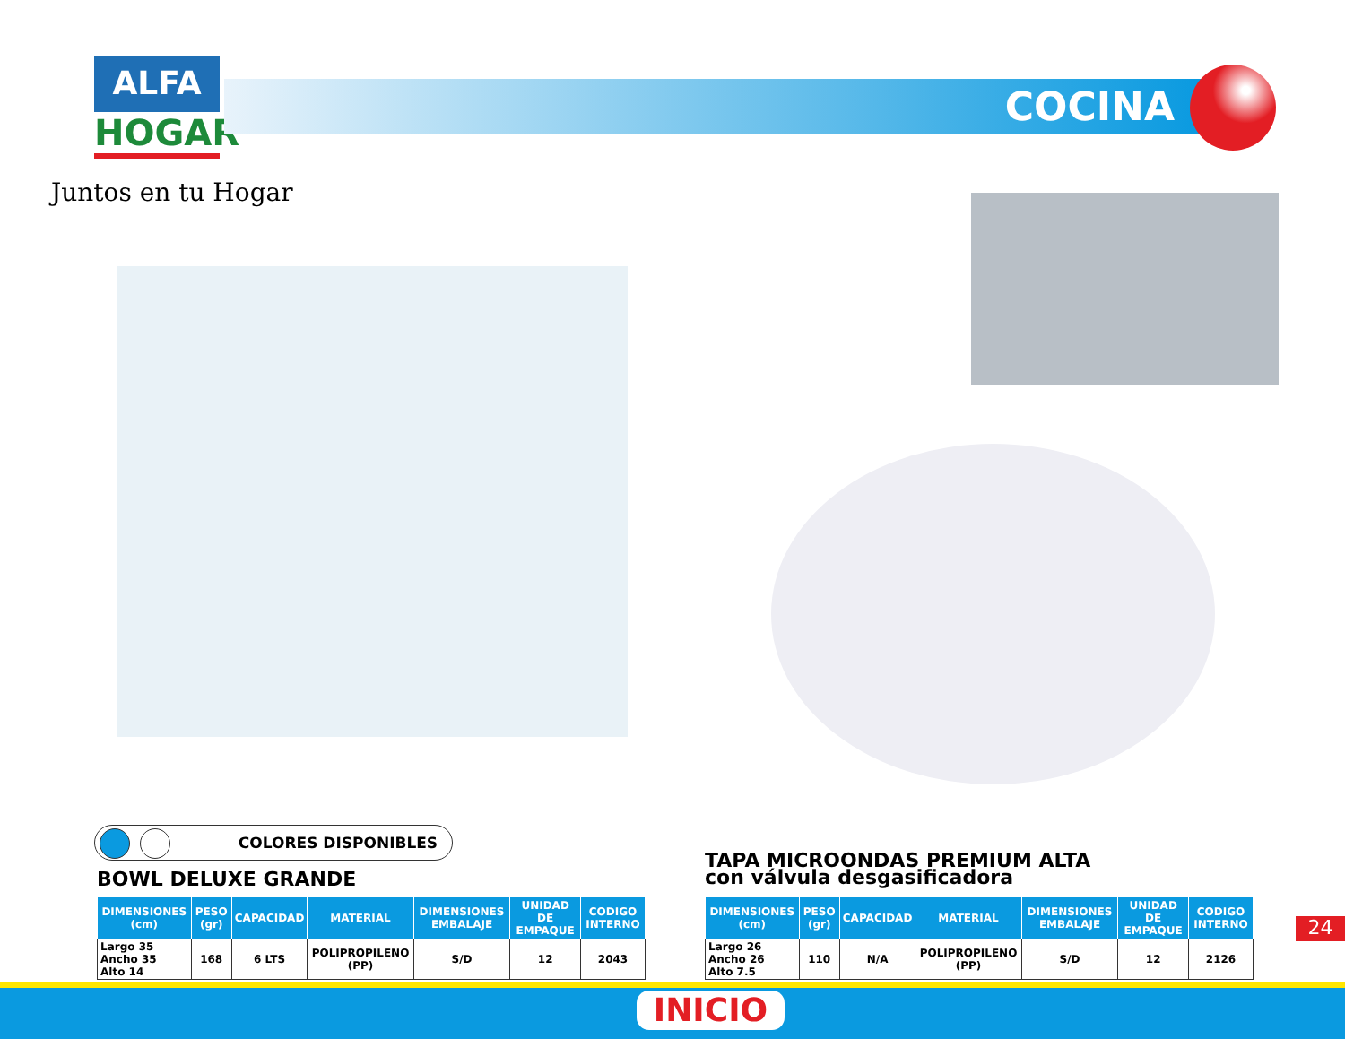ALFA
HOGAR
Juntos en tu Hogar
COCINA
COLORES DISPONIBLES
BOWL DELUXE GRANDE
TAPA MICROONDAS PREMIUM ALTA
con válvula desgasificadora
| DIMENSIONES (cm) | PESO (gr) | CAPACIDAD | MATERIAL | DIMENSIONES EMBALAJE | UNIDAD DE EMPAQUE | CODIGO INTERNO |
| --- | --- | --- | --- | --- | --- | --- |
| Largo 35 Ancho 35 Alto 14 | 168 | 6 LTS | POLIPROPILENO (PP) | S/D | 12 | 2043 |
| DIMENSIONES (cm) | PESO (gr) | CAPACIDAD | MATERIAL | DIMENSIONES EMBALAJE | UNIDAD DE EMPAQUE | CODIGO INTERNO |
| --- | --- | --- | --- | --- | --- | --- |
| Largo 26 Ancho 26 Alto 7.5 | 110 | N/A | POLIPROPILENO (PP) | S/D | 12 | 2126 |
24
INICIO